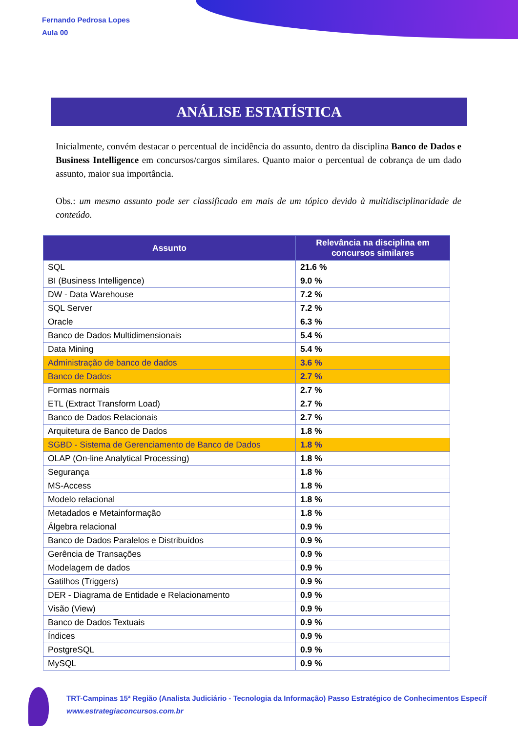Fernando Pedrosa Lopes
Aula 00
ANÁLISE ESTATÍSTICA
Inicialmente, convém destacar o percentual de incidência do assunto, dentro da disciplina Banco de Dados e Business Intelligence em concursos/cargos similares. Quanto maior o percentual de cobrança de um dado assunto, maior sua importância.
Obs.: um mesmo assunto pode ser classificado em mais de um tópico devido à multidisciplinaridade de conteúdo.
| Assunto | Relevância na disciplina em concursos similares |
| --- | --- |
| SQL | 21.6 % |
| BI (Business Intelligence) | 9.0 % |
| DW - Data Warehouse | 7.2 % |
| SQL Server | 7.2 % |
| Oracle | 6.3 % |
| Banco de Dados Multidimensionais | 5.4 % |
| Data Mining | 5.4 % |
| Administração de banco de dados | 3.6 % |
| Banco de Dados | 2.7 % |
| Formas normais | 2.7 % |
| ETL (Extract Transform Load) | 2.7 % |
| Banco de Dados Relacionais | 2.7 % |
| Arquitetura de Banco de Dados | 1.8 % |
| SGBD - Sistema de Gerenciamento de Banco de Dados | 1.8 % |
| OLAP (On-line Analytical Processing) | 1.8 % |
| Segurança | 1.8 % |
| MS-Access | 1.8 % |
| Modelo relacional | 1.8 % |
| Metadados e Metainformação | 1.8 % |
| Álgebra relacional | 0.9 % |
| Banco de Dados Paralelos e Distribuídos | 0.9 % |
| Gerência de Transações | 0.9 % |
| Modelagem de dados | 0.9 % |
| Gatilhos (Triggers) | 0.9 % |
| DER - Diagrama de Entidade e Relacionamento | 0.9 % |
| Visão (View) | 0.9 % |
| Banco de Dados Textuais | 0.9 % |
| Índices | 0.9 % |
| PostgreSQL | 0.9 % |
| MySQL | 0.9 % |
TRT-Campinas 15ª Região (Analista Judiciário - Tecnologia da Informação) Passo Estratégico de Conhecimentos Específ
www.estrategiaconcursos.com.br